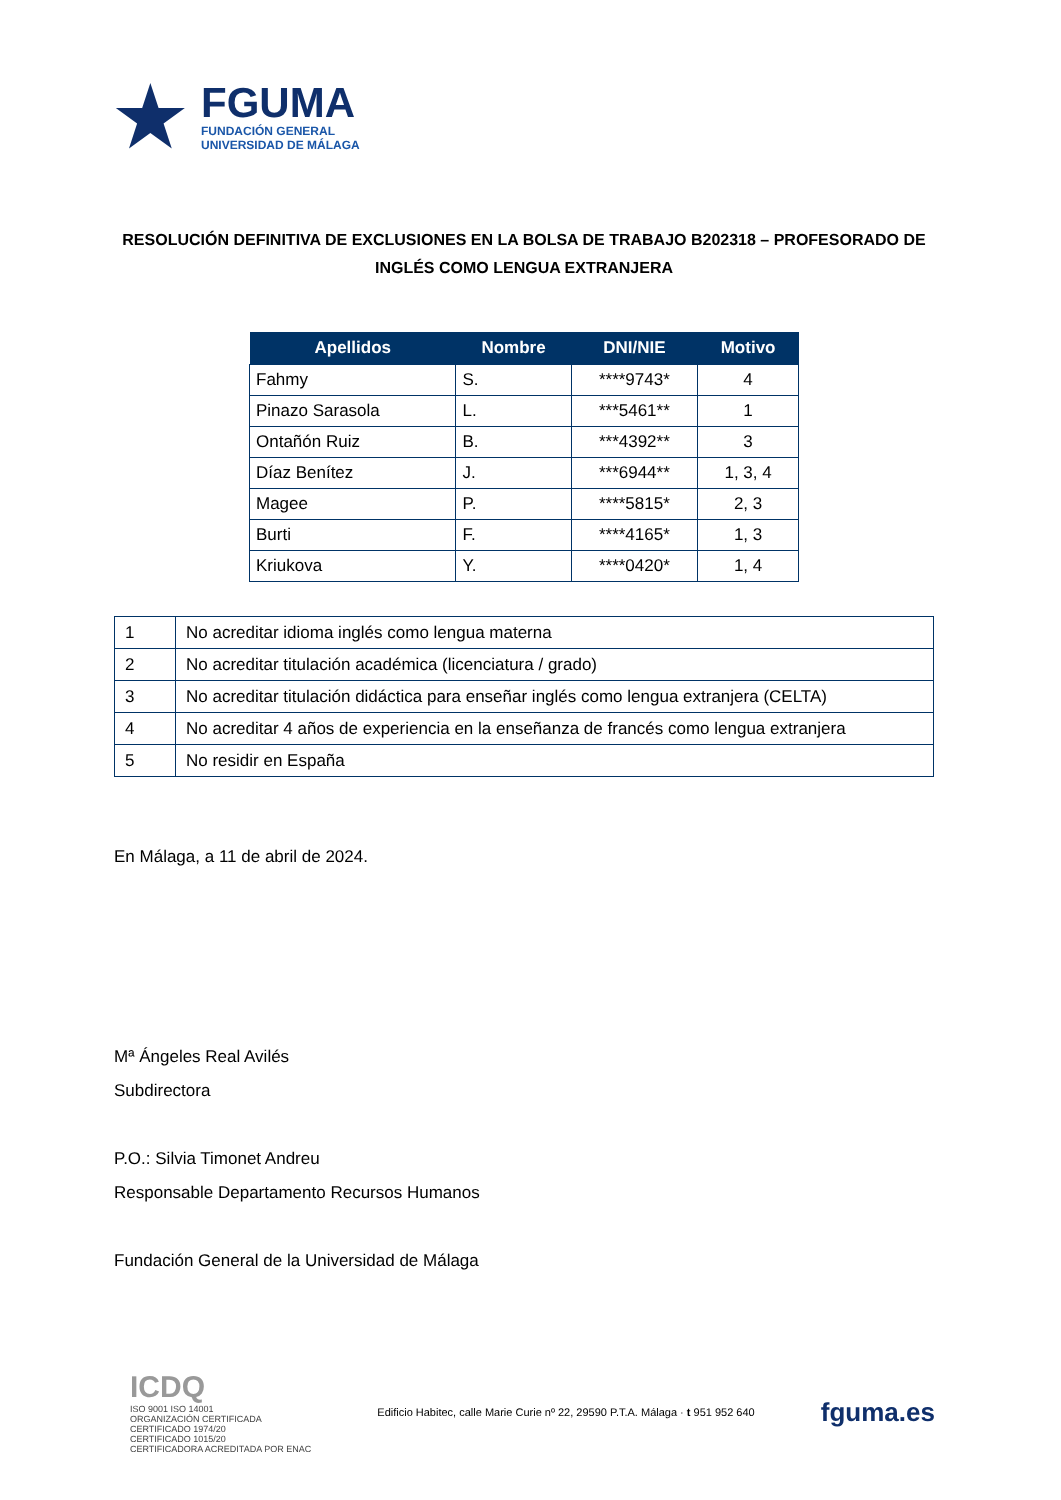★
FGUMA
FUNDACIÓN GENERAL
UNIVERSIDAD DE MÁLAGA
RESOLUCIÓN DEFINITIVA DE EXCLUSIONES EN LA BOLSA DE TRABAJO B202318 – PROFESORADO DE INGLÉS COMO LENGUA EXTRANJERA
| Apellidos | Nombre | DNI/NIE | Motivo |
| --- | --- | --- | --- |
| Fahmy | S. | ****9743* | 4 |
| Pinazo Sarasola | L. | ***5461** | 1 |
| Ontañón Ruiz | B. | ***4392** | 3 |
| Díaz Benítez | J. | ***6944** | 1, 3, 4 |
| Magee | P. | ****5815* | 2, 3 |
| Burti | F. | ****4165* | 1, 3 |
| Kriukova | Y. | ****0420* | 1, 4 |
| 1 | No acreditar idioma inglés como lengua materna |
| 2 | No acreditar titulación académica (licenciatura / grado) |
| 3 | No acreditar titulación didáctica para enseñar inglés como lengua extranjera (CELTA) |
| 4 | No acreditar 4 años de experiencia en la enseñanza de francés como lengua extranjera |
| 5 | No residir en España |
En Málaga, a 11 de abril de 2024.
Mª Ángeles Real Avilés
Subdirectora
P.O.: Silvia Timonet Andreu
Responsable Departamento Recursos Humanos
Fundación General de la Universidad de Málaga
ICDQ
ISO 9001 ISO 14001
ORGANIZACIÓN CERTIFICADA
CERTIFICADO 1974/20
CERTIFICADO 1015/20
CERTIFICADORA ACREDITADA POR ENAC
Edificio Habitec, calle Marie Curie nº 22, 29590 P.T.A. Málaga · t 951 952 640
fguma.es